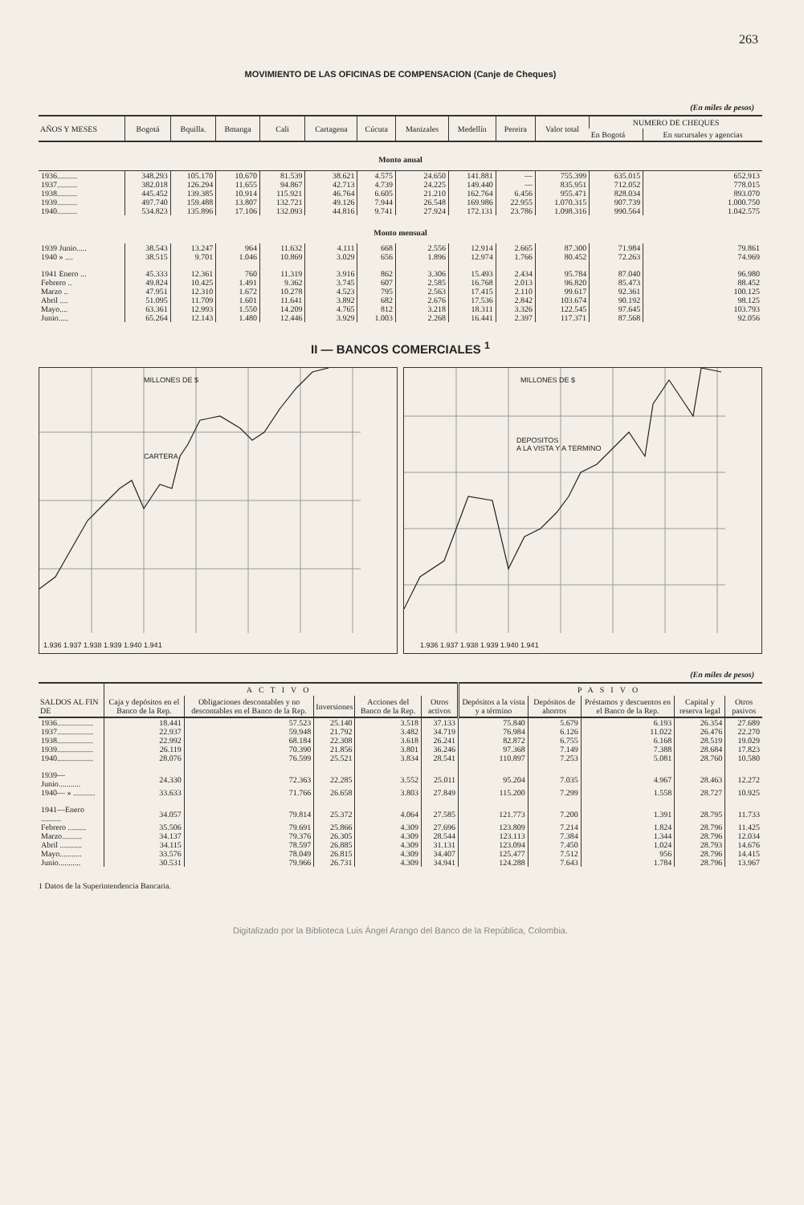263
MOVIMIENTO DE LAS OFICINAS DE COMPENSACION (Canje de Cheques)
(En miles de pesos)
| AÑOS Y MESES | Bogotá | Bquilla. | Bmanga | Cali | Cartagena | Cúcuta | Manizales | Medellín | Pereira | Valor total | NUMERO DE CHEQUES | |
| --- | --- | --- | --- | --- | --- | --- | --- | --- | --- | --- | --- | --- |
| | | | | | | | | | | | En Bogotá | En sucursales y agencias |
| Monto anual | | | | | | | | | | | | |
| 1936.......... | 348.293 | 105.170 | 10.670 | 81.539 | 38.621 | 4.575 | 24.650 | 141.881 | — | 755.399 | 635.015 | 652.913 |
| 1937.......... | 382.018 | 126.294 | 11.655 | 94.867 | 42.713 | 4.739 | 24.225 | 149.440 | — | 835.951 | 712.052 | 778.015 |
| 1938.......... | 445.452 | 139.385 | 10.914 | 115.921 | 46.764 | 6.605 | 21.210 | 162.764 | 6.456 | 955.471 | 828.034 | 893.070 |
| 1939.......... | 497.740 | 159.488 | 13.807 | 132.721 | 49.126 | 7.944 | 26.548 | 169.986 | 22.955 | 1.070.315 | 907.739 | 1.000.750 |
| 1940.......... | 534.823 | 135.896 | 17.106 | 132.093 | 44.816 | 9.741 | 27.924 | 172.131 | 23.786 | 1.098.316 | 990.564 | 1.042.575 |
| Monto mensual | | | | | | | | | | | | |
| 1939 Junio..... | 38.543 | 13.247 | 964 | 11.632 | 4.111 | 668 | 2.556 | 12.914 | 2.665 | 87.300 | 71.984 | 79.861 |
| 1940 » .... | 38.515 | 9.701 | 1.046 | 10.869 | 3.029 | 656 | 1.896 | 12.974 | 1.766 | 80.452 | 72.263 | 74.969 |
| 1941 Enero ... | 45.333 | 12.361 | 760 | 11.319 | 3.916 | 862 | 3.306 | 15.493 | 2.434 | 95.784 | 87.040 | 96.980 |
| Febrero .. | 49.824 | 10.425 | 1.491 | 9.362 | 3.745 | 607 | 2.585 | 16.768 | 2.013 | 96.820 | 85.473 | 88.452 |
| Marzo .. | 47.951 | 12.310 | 1.672 | 10.278 | 4.523 | 795 | 2.563 | 17.415 | 2.110 | 99.617 | 92.361 | 100.125 |
| Abril .... | 51.095 | 11.709 | 1.601 | 11.641 | 3.892 | 682 | 2.676 | 17.536 | 2.842 | 103.674 | 90.192 | 98.125 |
| Mayo.... | 63.361 | 12.993 | 1.550 | 14.209 | 4.765 | 812 | 3.218 | 18.311 | 3.326 | 122.545 | 97.645 | 103.793 |
| Junio..... | 65.264 | 12.143 | 1.480 | 12.446 | 3.929 | 1.003 | 2.268 | 16.441 | 2.397 | 117.371 | 87.568 | 92.056 |
II — BANCOS COMERCIALES <sup>1</sup>
CARTERA
MILLONES DE $
1.936 1.937 1.938 1.939 1.940 1.941
DEPOSITOS
A LA VISTA Y A TERMINO
MILLONES DE $
1.936 1.937 1.938 1.939 1.940 1.941
(En miles de pesos)
| | ACTIVO | | | | | PASIVO | | | | |
| --- | --- | --- | --- | --- | --- | --- | --- | --- | --- | --- |
| SALDOS AL FIN DE | Caja y depósitos en el Banco de la Rep. | Obligaciones descontables y no descontables en el Banco de la Rep. | Inversiones | Acciones del Banco de la Rep. | Otros activos | Depósitos a la vista y a término | Depósitos de ahorros | Préstamos y descuentos en el Banco de la Rep. | Capital y reserva legal | Otros pasivos |
| 1936.................. | 18.441 | 57.523 | 25.140 | 3.518 | 37.133 | 75.840 | 5.679 | 6.193 | 26.354 | 27.689 |
| 1937.................. | 22.937 | 59.948 | 21.792 | 3.482 | 34.719 | 76.984 | 6.126 | 11.022 | 26.476 | 22.270 |
| 1938.................. | 22.992 | 68.184 | 22.308 | 3.618 | 26.241 | 82.872 | 6.755 | 6.168 | 28.519 | 19.029 |
| 1939.................. | 26.119 | 70.390 | 21.856 | 3.801 | 36.246 | 97.368 | 7.149 | 7.388 | 28.684 | 17.823 |
| 1940.................. | 28.076 | 76.599 | 25.521 | 3.834 | 28.541 | 110.897 | 7.253 | 5.081 | 28.760 | 10.580 |
| 1939—Junio........... | 24.330 | 72.363 | 22.285 | 3.552 | 25.011 | 95.204 | 7.035 | 4.967 | 28.463 | 12.272 |
| 1940— » ........... | 33.633 | 71.766 | 26.658 | 3.803 | 27.849 | 115.200 | 7.299 | 1.558 | 28.727 | 10.925 |
| 1941—Enero .......... | 34.057 | 79.814 | 25.372 | 4.064 | 27.585 | 121.773 | 7.200 | 1.391 | 28.795 | 11.733 |
| Febrero ......... | 35.506 | 79.691 | 25.866 | 4.309 | 27.696 | 123.809 | 7.214 | 1.824 | 28.796 | 11.425 |
| Marzo.......... | 34.137 | 79.376 | 26.305 | 4.309 | 28.544 | 123.113 | 7.384 | 1.344 | 28.796 | 12.034 |
| Abril ........... | 34.115 | 78.597 | 26.885 | 4.309 | 31.131 | 123.094 | 7.450 | 1.024 | 28.793 | 14.676 |
| Mayo........... | 33.576 | 78.049 | 26.815 | 4.309 | 34.407 | 125.477 | 7.512 | 956 | 28.796 | 14.415 |
| Junio........... | 30.531 | 79.966 | 26.731 | 4.309 | 34.941 | 124.288 | 7.643 | 1.784 | 28.796 | 13.967 |
1 Datos de la Superintendencia Bancaria.
Digitalizado por la Biblioteca Luis Ángel Arango del Banco de la República, Colombia.